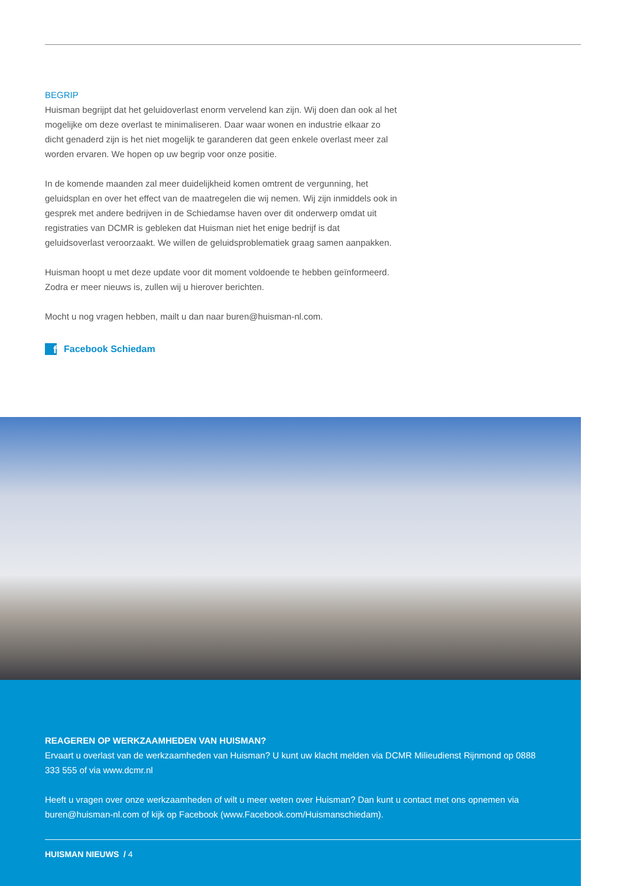BEGRIP
Huisman begrijpt dat het geluidoverlast enorm vervelend kan zijn. Wij doen dan ook al het mogelijke om deze overlast te minimaliseren. Daar waar wonen en industrie elkaar zo dicht genaderd zijn is het niet mogelijk te garanderen dat geen enkele overlast meer zal worden ervaren. We hopen op uw begrip voor onze positie.
In de komende maanden zal meer duidelijkheid komen omtrent de vergunning, het geluidsplan en over het effect van de maatregelen die wij nemen. Wij zijn inmiddels ook in gesprek met andere bedrijven in de Schiedamse haven over dit onderwerp omdat uit registraties van DCMR is gebleken dat Huisman niet het enige bedrijf is dat geluidsoverlast veroorzaakt. We willen de geluidsproblematiek graag samen aanpakken.
Huisman hoopt u met deze update voor dit moment voldoende te hebben geïnformeerd. Zodra er meer nieuws is, zullen wij u hierover berichten.
Mocht u nog vragen hebben, mailt u dan naar buren@huisman-nl.com.
f Facebook Schiedam
REAGEREN OP WERKZAAMHEDEN VAN HUISMAN?
Ervaart u overlast van de werkzaamheden van Huisman? U kunt uw klacht melden via DCMR Milieudienst Rijnmond op 0888 333 555 of via www.dcmr.nl
Heeft u vragen over onze werkzaamheden of wilt u meer weten over Huisman? Dan kunt u contact met ons opnemen via buren@huisman-nl.com of kijk op Facebook (www.Facebook.com/Huismanschiedam).
HUISMAN NIEUWS / 4